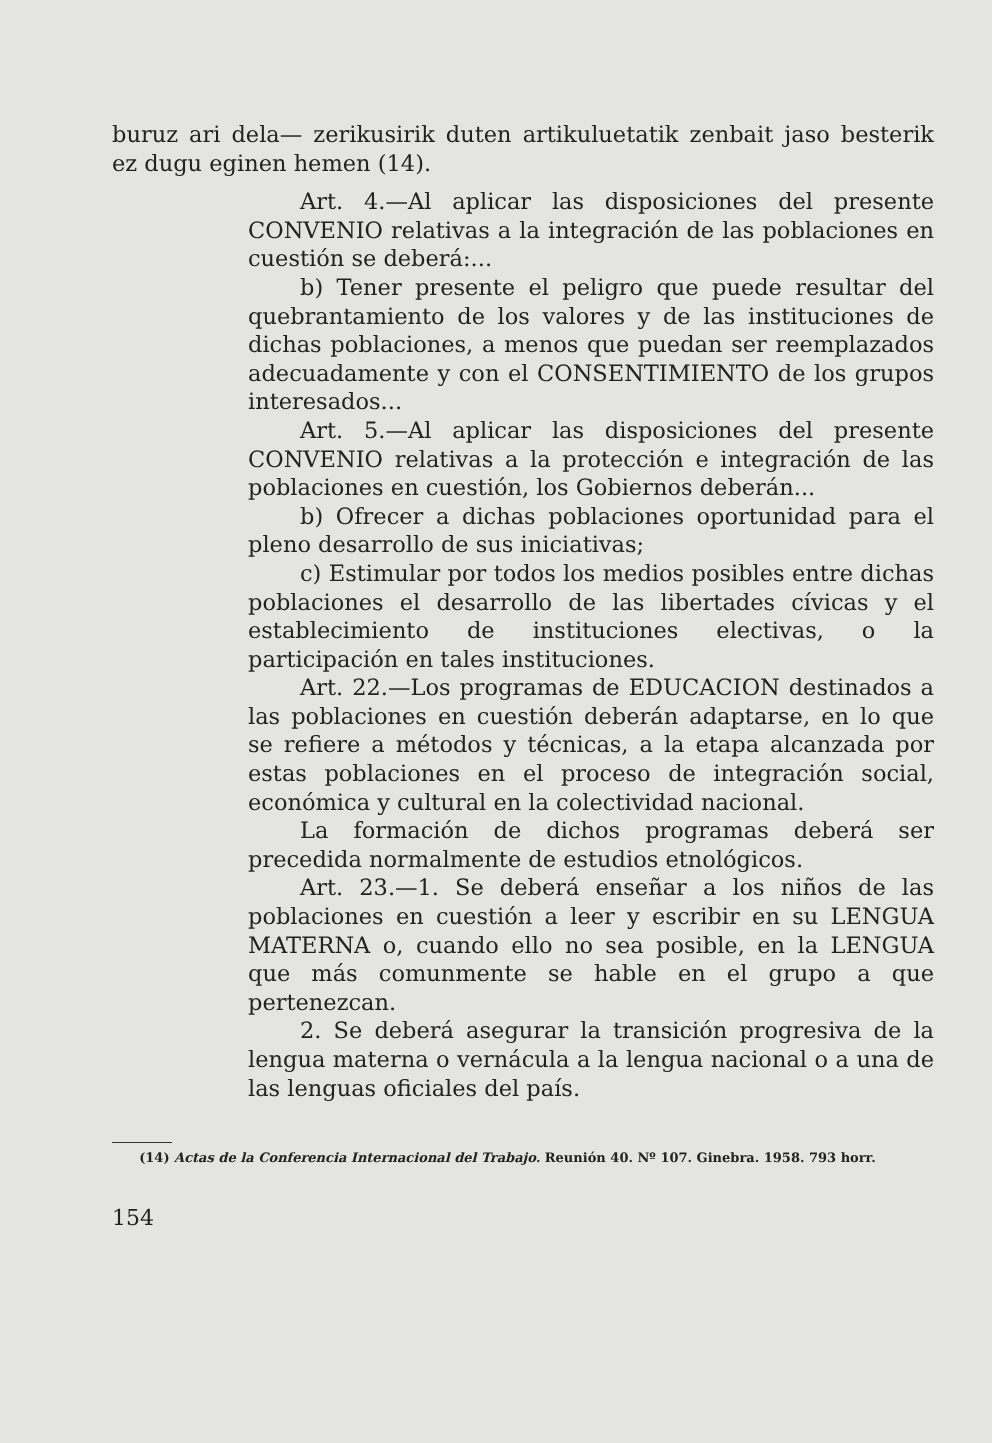buruz ari dela— zerikusirik duten artikuluetatik zenbait jaso besterik ez dugu eginen hemen (14).
Art. 4.—Al aplicar las disposiciones del presente CONVENIO relativas a la integración de las poblaciones en cuestión se deberá:...
b) Tener presente el peligro que puede resultar del quebrantamiento de los valores y de las instituciones de dichas poblaciones, a menos que puedan ser reemplazados adecuadamente y con el CONSENTIMIENTO de los grupos interesados...
Art. 5.—Al aplicar las disposiciones del presente CONVENIO relativas a la protección e integración de las poblaciones en cuestión, los Gobiernos deberán...
b) Ofrecer a dichas poblaciones oportunidad para el pleno desarrollo de sus iniciativas;
c) Estimular por todos los medios posibles entre dichas poblaciones el desarrollo de las libertades cívicas y el establecimiento de instituciones electivas, o la participación en tales instituciones.
Art. 22.—Los programas de EDUCACION destinados a las poblaciones en cuestión deberán adaptarse, en lo que se refiere a métodos y técnicas, a la etapa alcanzada por estas poblaciones en el proceso de integración social, económica y cultural en la colectividad nacional.
La formación de dichos programas deberá ser precedida normalmente de estudios etnológicos.
Art. 23.—1. Se deberá enseñar a los niños de las poblaciones en cuestión a leer y escribir en su LENGUA MATERNA o, cuando ello no sea posible, en la LENGUA que más comunmente se hable en el grupo a que pertenezcan.
2. Se deberá asegurar la transición progresiva de la lengua materna o vernácula a la lengua nacional o a una de las lenguas oficiales del país.
(14) Actas de la Conferencia Internacional del Trabajo. Reunión 40. Nº 107. Ginebra. 1958. 793 horr.
154